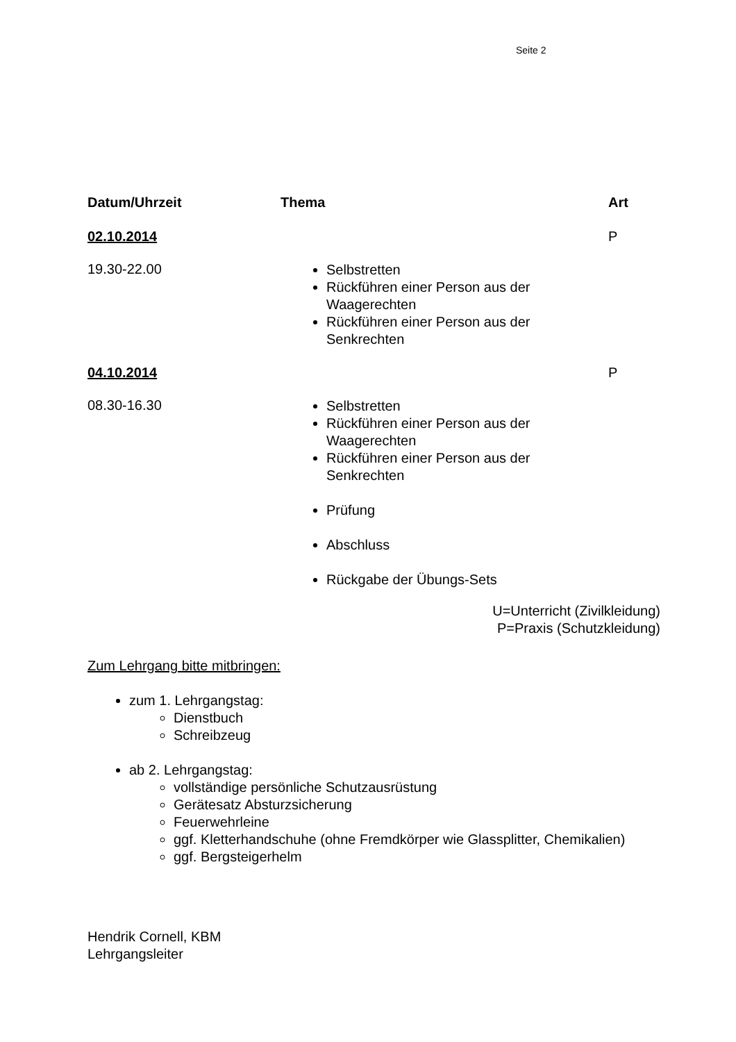Seite 2
| Datum/Uhrzeit | Thema | Art |
| --- | --- | --- |
| 02.10.2014 | | P |
| 19.30-22.00 | Selbstretten Rückführen einer Person aus der Waagerechten Rückführen einer Person aus der Senkrechten | |
| 04.10.2014 | | P |
| 08.30-16.30 | Selbstretten Rückführen einer Person aus der Waagerechten Rückführen einer Person aus der Senkrechten Prüfung Abschluss Rückgabe der Übungs-Sets | |
U=Unterricht (Zivilkleidung)
P=Praxis (Schutzkleidung)
Zum Lehrgang bitte mitbringen:
zum 1. Lehrgangstag:
Dienstbuch
Schreibzeug
ab 2. Lehrgangstag:
vollständige persönliche Schutzausrüstung
Gerätesatz Absturzsicherung
Feuerwehrleine
ggf. Kletterhandschuhe (ohne Fremdkörper wie Glassplitter, Chemikalien)
ggf. Bergsteigerhelm
Hendrik Cornell, KBM
Lehrgangsleiter